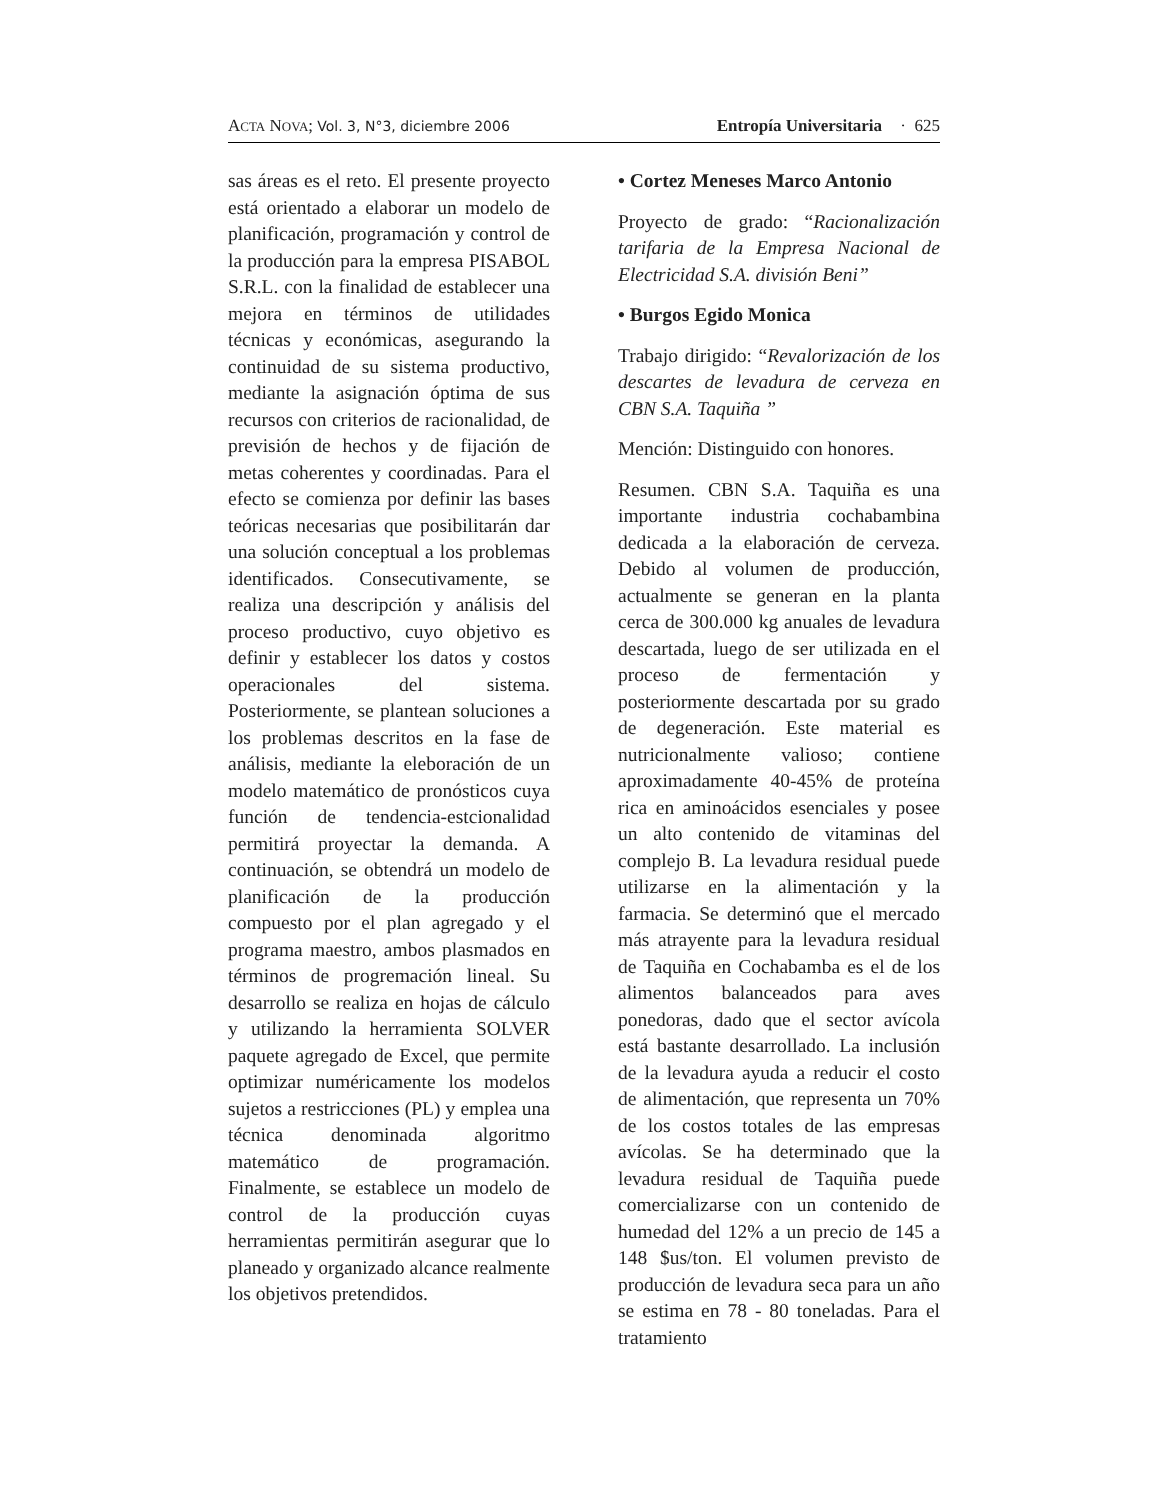ACTA NOVA; Vol. 3, N°3, diciembre 2006 Entropía Universitaria · 625
sas áreas es el reto. El presente proyecto está orientado a elaborar un modelo de planificación, programación y control de la producción para la empresa PISABOL S.R.L. con la finalidad de establecer una mejora en términos de utilidades técnicas y económicas, asegurando la continuidad de su sistema productivo, mediante la asignación óptima de sus recursos con criterios de racionalidad, de previsión de hechos y de fijación de metas coherentes y coordinadas. Para el efecto se comienza por definir las bases teóricas necesarias que posibilitarán dar una solución conceptual a los problemas identificados. Consecutivamente, se realiza una descripción y análisis del proceso productivo, cuyo objetivo es definir y establecer los datos y costos operacionales del sistema. Posteriormente, se plantean soluciones a los problemas descritos en la fase de análisis, mediante la eleboración de un modelo matemático de pronósticos cuya función de tendencia-estcionalidad permitirá proyectar la demanda. A continuación, se obtendrá un modelo de planificación de la producción compuesto por el plan agregado y el programa maestro, ambos plasmados en términos de progremación lineal. Su desarrollo se realiza en hojas de cálculo y utilizando la herramienta SOLVER paquete agregado de Excel, que permite optimizar numéricamente los modelos sujetos a restricciones (PL) y emplea una técnica denominada algoritmo matemático de programación. Finalmente, se establece un modelo de control de la producción cuyas herramientas permitirán asegurar que lo planeado y organizado alcance realmente los objetivos pretendidos.
• Cortez Meneses Marco Antonio
Proyecto de grado: “Racionalización tarifaria de la Empresa Nacional de Electricidad S.A. división Beni”
• Burgos Egido Monica
Trabajo dirigido: “Revalorización de los descartes de levadura de cerveza en CBN S.A. Taquiña ”
Mención: Distinguido con honores.
Resumen. CBN S.A. Taquiña es una importante industria cochabambina dedicada a la elaboración de cerveza. Debido al volumen de producción, actualmente se generan en la planta cerca de 300.000 kg anuales de levadura descartada, luego de ser utilizada en el proceso de fermentación y posteriormente descartada por su grado de degeneración. Este material es nutricionalmente valioso; contiene aproximadamente 40-45% de proteína rica en aminoácidos esenciales y posee un alto contenido de vitaminas del complejo B. La levadura residual puede utilizarse en la alimentación y la farmacia. Se determinó que el mercado más atrayente para la levadura residual de Taquiña en Cochabamba es el de los alimentos balanceados para aves ponedoras, dado que el sector avícola está bastante desarrollado. La inclusión de la levadura ayuda a reducir el costo de alimentación, que representa un 70% de los costos totales de las empresas avícolas. Se ha determinado que la levadura residual de Taquiña puede comercializarse con un contenido de humedad del 12% a un precio de 145 a 148 $us/ton. El volumen previsto de producción de levadura seca para un año se estima en 78 - 80 toneladas. Para el tratamiento